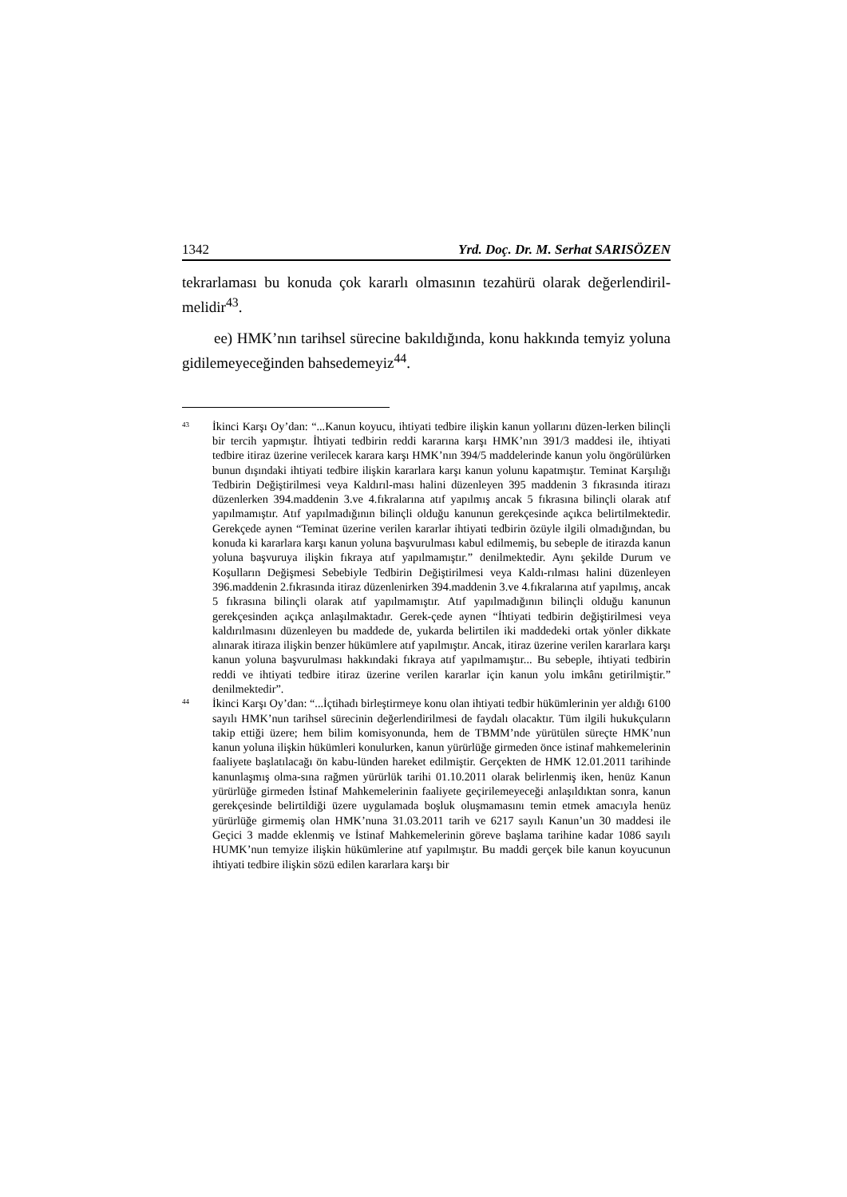1342 Yrd. Doç. Dr. M. Serhat SARISÖZEN
tekrarlaması bu konuda çok kararlı olmasının tezahürü olarak değerlendiril-melidir<sup>43</sup>.
ee) HMK’nın tarihsel sürecine bakıldığında, konu hakkında temyiz yoluna gidilemeyeceğinden bahsedemeyiz<sup>44</sup>.
43
İkinci Karşı Oy’dan: “...Kanun koyucu, ihtiyati tedbire ilişkin kanun yollarını düzen-lerken bilinçli bir tercih yapmıştır. İhtiyati tedbirin reddi kararına karşı HMK’nın 391/3 maddesi ile, ihtiyati tedbire itiraz üzerine verilecek karara karşı HMK’nın 394/5 maddelerinde kanun yolu öngörülürken bunun dışındaki ihtiyati tedbire ilişkin kararlara karşı kanun yolunu kapatmıştır. Teminat Karşılığı Tedbirin Değiştirilmesi veya Kaldırıl-ması halini düzenleyen 395 maddenin 3 fıkrasında itirazı düzenlerken 394.maddenin 3.ve 4.fıkralarına atıf yapılmış ancak 5 fıkrasına bilinçli olarak atıf yapılmamıştır. Atıf yapılmadığının bilinçli olduğu kanunun gerekçesinde açıkca belirtilmektedir. Gerekçede aynen “Teminat üzerine verilen kararlar ihtiyati tedbirin özüyle ilgili olmadığından, bu konuda ki kararlara karşı kanun yoluna başvurulması kabul edilmemiş, bu sebeple de itirazda kanun yoluna başvuruya ilişkin fıkraya atıf yapılmamıştır.” denilmektedir. Aynı şekilde Durum ve Koşulların Değişmesi Sebebiyle Tedbirin Değiştirilmesi veya Kaldı-rılması halini düzenleyen 396.maddenin 2.fıkrasında itiraz düzenlenirken 394.maddenin 3.ve 4.fıkralarına atıf yapılmış, ancak 5 fıkrasına bilinçli olarak atıf yapılmamıştır. Atıf yapılmadığının bilinçli olduğu kanunun gerekçesinden açıkça anlaşılmaktadır. Gerek-çede aynen “İhtiyati tedbirin değiştirilmesi veya kaldırılmasını düzenleyen bu maddede de, yukarda belirtilen iki maddedeki ortak yönler dikkate alınarak itiraza ilişkin benzer hükümlere atıf yapılmıştır. Ancak, itiraz üzerine verilen kararlara karşı kanun yoluna başvurulması hakkındaki fıkraya atıf yapılmamıştır... Bu sebeple, ihtiyati tedbirin reddi ve ihtiyati tedbire itiraz üzerine verilen kararlar için kanun yolu imkânı getirilmiştir.” denilmektedir”.
44
İkinci Karşı Oy’dan: “...İçtihadı birleştirmeye konu olan ihtiyati tedbir hükümlerinin yer aldığı 6100 sayılı HMK’nun tarihsel sürecinin değerlendirilmesi de faydalı olacaktır. Tüm ilgili hukukçuların takip ettiği üzere; hem bilim komisyonunda, hem de TBMM’nde yürütülen süreçte HMK’nun kanun yoluna ilişkin hükümleri konulurken, kanun yürürlüğe girmeden önce istinaf mahkemelerinin faaliyete başlatılacağı ön kabu-lünden hareket edilmiştir. Gerçekten de HMK 12.01.2011 tarihinde kanunlaşmış olma-sına rağmen yürürlük tarihi 01.10.2011 olarak belirlenmiş iken, henüz Kanun yürürlüğe girmeden İstinaf Mahkemelerinin faaliyete geçirilemeyeceği anlaşıldıktan sonra, kanun gerekçesinde belirtildiği üzere uygulamada boşluk oluşmamasını temin etmek amacıyla henüz yürürlüğe girmemiş olan HMK’nuna 31.03.2011 tarih ve 6217 sayılı Kanun’un 30 maddesi ile Geçici 3 madde eklenmiş ve İstinaf Mahkemelerinin göreve başlama tarihine kadar 1086 sayılı HUMK’nun temyize ilişkin hükümlerine atıf yapılmıştır. Bu maddi gerçek bile kanun koyucunun ihtiyati tedbire ilişkin sözü edilen kararlara karşı bir